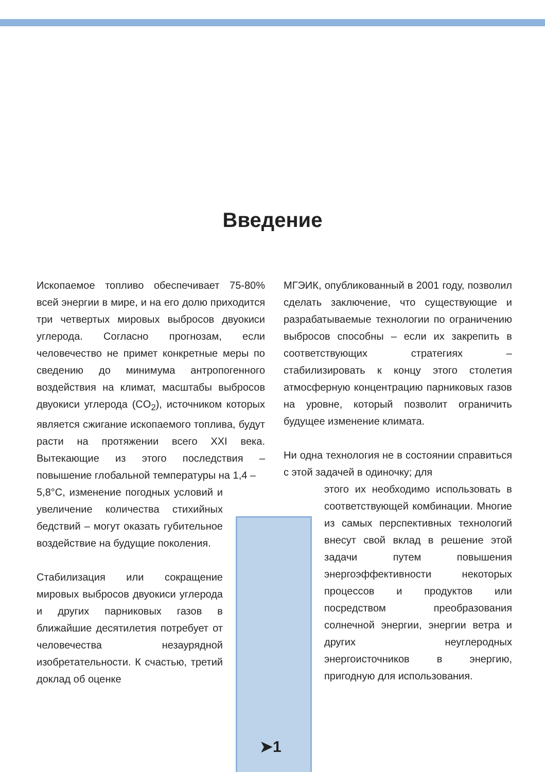Введение
Ископаемое топливо обеспечивает 75-80% всей энергии в мире, и на его долю приходится три четвертых мировых выбросов двуокиси углерода. Согласно прогнозам, если человечество не примет конкретные меры по сведению до минимума антропогенного воздействия на климат, масштабы выбросов двуокиси углерода (CO<sub>2</sub>), источником которых является сжигание ископаемого топлива, будут расти на протяжении всего XXI века. Вытекающие из этого последствия – повышение глобальной температуры на 1,4 –
5,8°C, изменение погодных условий и увеличение количества стихийных бедствий – могут оказать губительное воздействие на будущие поколения.
Стабилизация или сокращение мировых выбросов двуокиси углерода и других парниковых газов в ближайшие десятилетия потребует от человечества незаурядной изобретательности. К счастью, третий доклад об оценке
МГЭИК, опубликованный в 2001 году, позволил сделать заключение, что существующие и разрабатываемые технологии по ограничению выбросов способны – если их закрепить в соответствующих стратегиях – стабилизировать к концу этого столетия атмосферную концентрацию парниковых газов на уровне, который позволит ограничить будущее изменение климата.
Ни одна технология не в состоянии справиться с этой задачей в одиночку; для
этого их необходимо использовать в соответствующей комбинации. Многие из самых перспективных технологий внесут свой вклад в решение этой задачи путем повышения энергоэффективности некоторых процессов и продуктов или посредством преобразования солнечной энергии, энергии ветра и других неуглеродных энергоисточников в энергию, пригодную для использования.
➤1